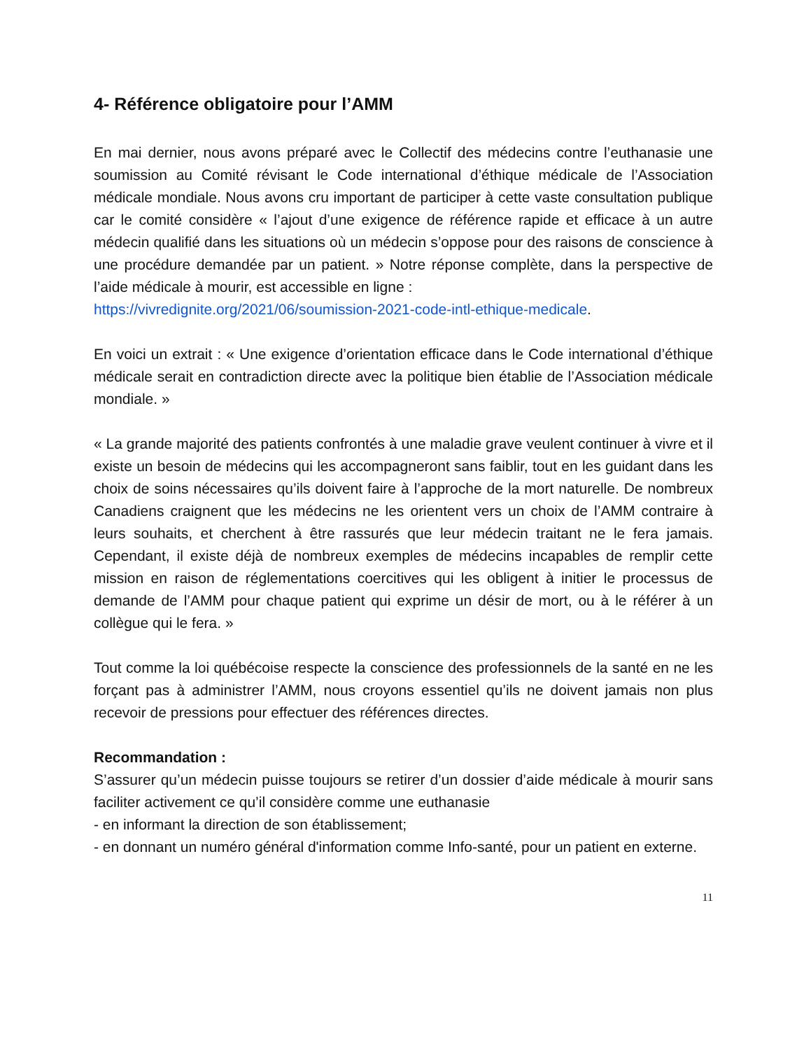4- Référence obligatoire pour l’AMM
En mai dernier, nous avons préparé avec le Collectif des médecins contre l’euthanasie une soumission au Comité révisant le Code international d’éthique médicale de l’Association médicale mondiale. Nous avons cru important de participer à cette vaste consultation publique car le comité considère « l’ajout d’une exigence de référence rapide et efficace à un autre médecin qualifié dans les situations où un médecin s’oppose pour des raisons de conscience à une procédure demandée par un patient. » Notre réponse complète, dans la perspective de l’aide médicale à mourir, est accessible en ligne :
https://vivredignite.org/2021/06/soumission-2021-code-intl-ethique-medicale.
En voici un extrait : « Une exigence d’orientation efficace dans le Code international d’éthique médicale serait en contradiction directe avec la politique bien établie de l’Association médicale mondiale. »
« La grande majorité des patients confrontés à une maladie grave veulent continuer à vivre et il existe un besoin de médecins qui les accompagneront sans faiblir, tout en les guidant dans les choix de soins nécessaires qu’ils doivent faire à l’approche de la mort naturelle. De nombreux Canadiens craignent que les médecins ne les orientent vers un choix de l’AMM contraire à leurs souhaits, et cherchent à être rassurés que leur médecin traitant ne le fera jamais. Cependant, il existe déjà de nombreux exemples de médecins incapables de remplir cette mission en raison de réglementations coercitives qui les obligent à initier le processus de demande de l’AMM pour chaque patient qui exprime un désir de mort, ou à le référer à un collègue qui le fera. »
Tout comme la loi québécoise respecte la conscience des professionnels de la santé en ne les forçant pas à administrer l’AMM, nous croyons essentiel qu’ils ne doivent jamais non plus recevoir de pressions pour effectuer des références directes.
Recommandation :
S’assurer qu’un médecin puisse toujours se retirer d’un dossier d’aide médicale à mourir sans faciliter activement ce qu’il considère comme une euthanasie
- en informant la direction de son établissement;
- en donnant un numéro général d'information comme Info-santé, pour un patient en externe.
11